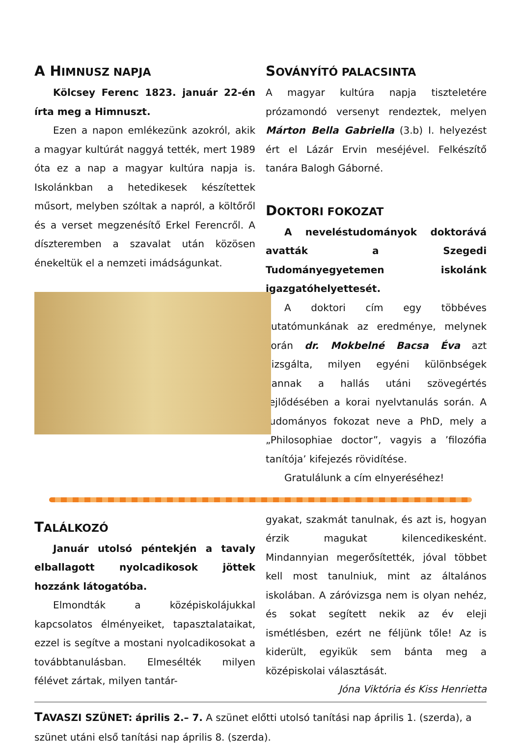A HIMNUSZ NAPJA
Kölcsey Ferenc 1823. január 22-én írta meg a Himnuszt.
Ezen a napon emlékezünk azokról, akik a magyar kultúrát naggyá tették, mert 1989 óta ez a nap a magyar kultúra napja is. Iskolánkban a hetedikesek készítettek műsort, melyben szóltak a napról, a költőről és a verset megzenésítő Erkel Ferencről. A díszteremben a szavalat után közösen énekeltük el a nemzeti imádságunkat.
SOVÁNYÍTÓ PALACSINTA
A magyar kultúra napja tiszteletére prózamondó versenyt rendeztek, melyen Márton Bella Gabriella (3.b) I. helyezést ért el Lázár Ervin meséjével. Felkészítő tanára Balogh Gáborné.
DOKTORI FOKOZAT
A neveléstudományok doktorává avatták a Szegedi Tudományegyetemen iskolánk igazgatóhelyettesét.
A doktori cím egy többéves kutatómunkának az eredménye, melynek során dr. Mokbelné Bacsa Éva azt vizsgálta, milyen egyéni különbségek vannak a hallás utáni szövegértés fejlődésében a korai nyelvtanulás során. A tudományos fokozat neve a PhD, mely a „Philosophiae doctor”, vagyis a ’filozófia tanítója’ kifejezés rövidítése.
Gratulálunk a cím elnyeréséhez!
TALÁLKOZÓ
Január utolsó péntekjén a tavaly elballagott nyolcadikosok jöttek hozzánk látogatóba.
Elmondták a középiskolájukkal kapcsolatos élményeiket, tapasztalataikat, ezzel is segítve a mostani nyolcadikosokat a továbbtanulásban. Elmesélték milyen félévet zártak, milyen tantár-
gyakat, szakmát tanulnak, és azt is, hogyan érzik magukat kilencedikesként. Mindannyian megerősítették, jóval többet kell most tanulniuk, mint az általános iskolában. A záróvizsga nem is olyan nehéz, és sokat segített nekik az év eleji ismétlésben, ezért ne féljünk tőle! Az is kiderült, egyikük sem bánta meg a középiskolai választását.
Jóna Viktória és Kiss Henrietta
TAVASZI SZÜNET: április 2.– 7. A szünet előtti utolsó tanítási nap április 1. (szerda), a szünet utáni első tanítási nap április 8. (szerda).